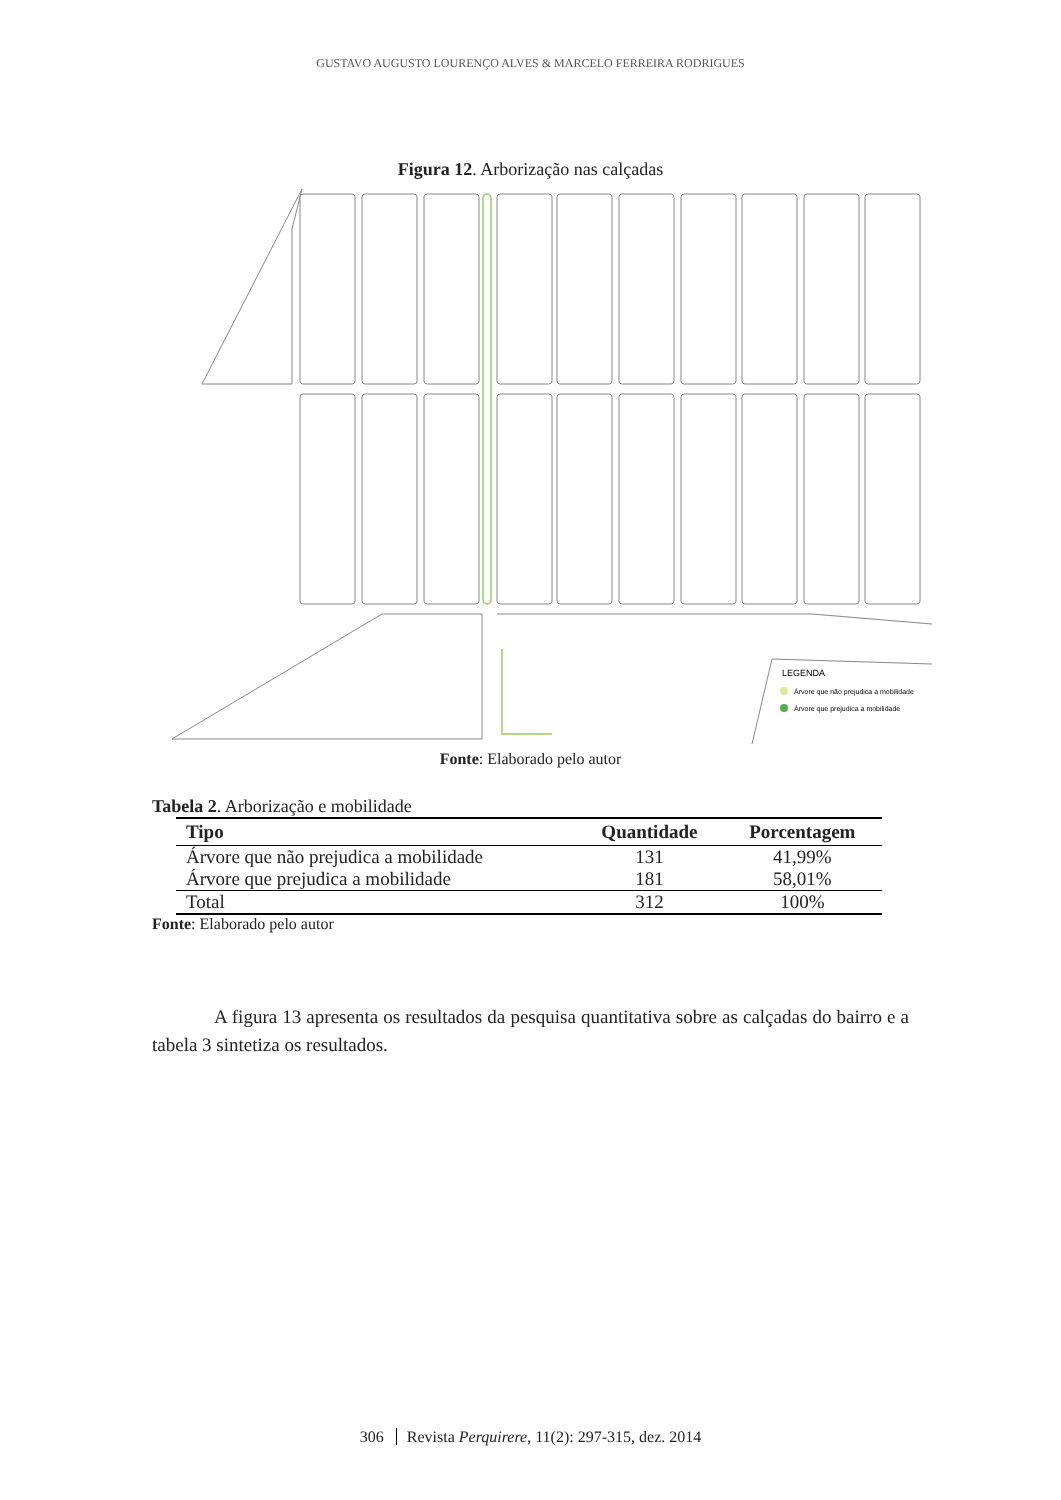GUSTAVO AUGUSTO LOURENÇO ALVES & MARCELO FERREIRA RODRIGUES
Figura 12. Arborização nas calçadas
LEGENDA
Árvore que não prejudica a mobilidade
Árvore que prejudica a mobilidade
Fonte: Elaborado pelo autor
Tabela 2. Arborização e mobilidade
| Tipo | Quantidade | Porcentagem |
| --- | --- | --- |
| Árvore que não prejudica a mobilidade | 131 | 41,99% |
| Árvore que prejudica a mobilidade | 181 | 58,01% |
| Total | 312 | 100% |
Fonte: Elaborado pelo autor
A figura 13 apresenta os resultados da pesquisa quantitativa sobre as calçadas do bairro e a tabela 3 sintetiza os resultados.
306 Revista Perquirere, 11(2): 297-315, dez. 2014